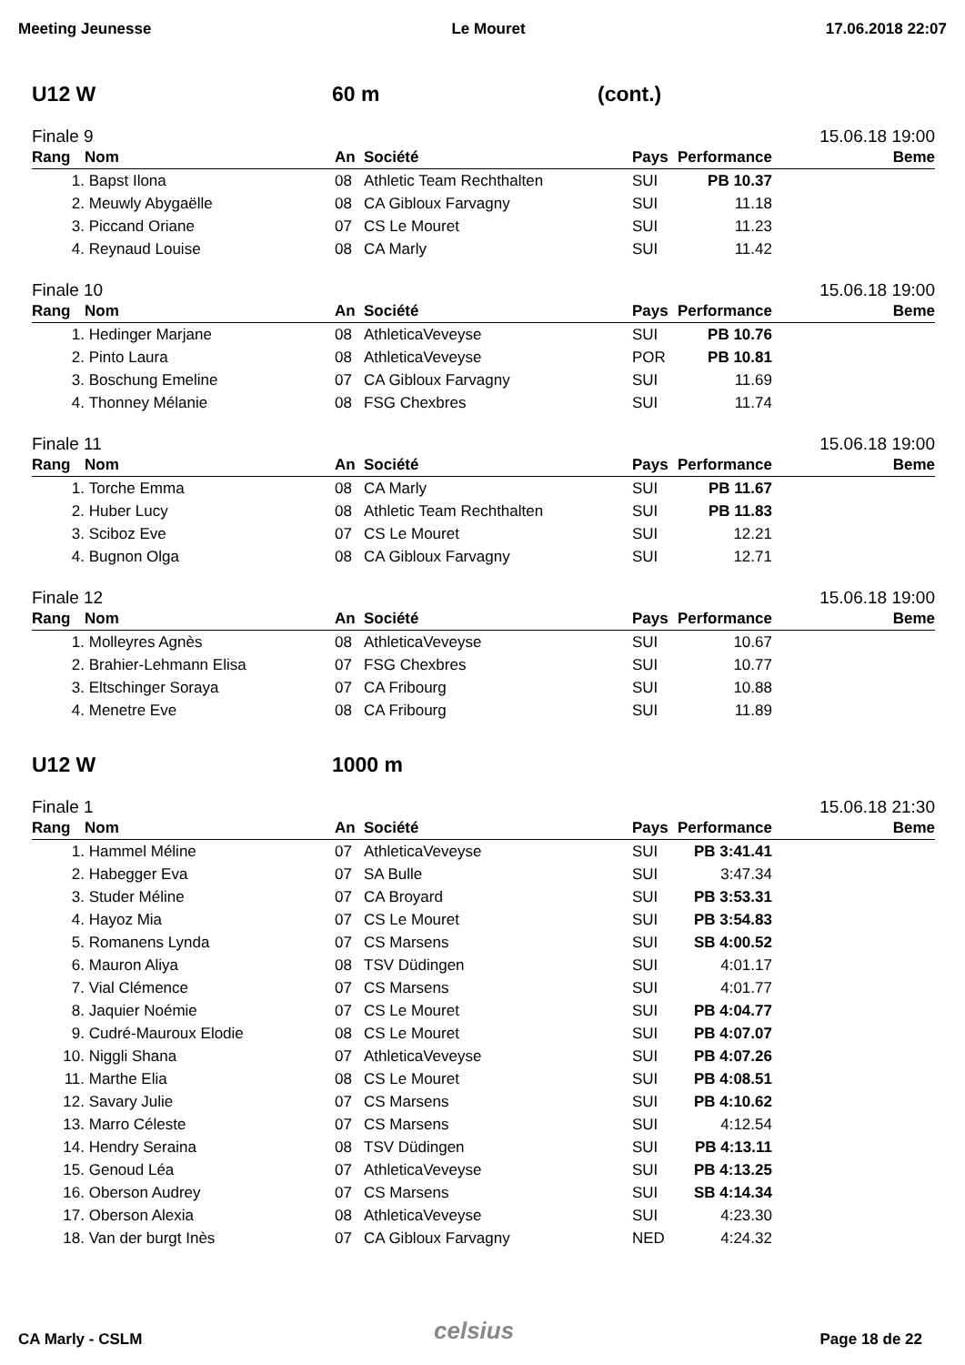Meeting Jeunesse Le Mouret 17.06.2018 22:07
U12 W 60 m (cont.)
Finale 9 15.06.18 19:00
| Rang | Nom | An | Société | Pays | Performance | Beme |
| --- | --- | --- | --- | --- | --- | --- |
| 1. | Bapst Ilona | 08 | Athletic Team Rechthalten | SUI | PB 10.37 | |
| 2. | Meuwly Abygaëlle | 08 | CA Gibloux Farvagny | SUI | 11.18 | |
| 3. | Piccand Oriane | 07 | CS Le Mouret | SUI | 11.23 | |
| 4. | Reynaud Louise | 08 | CA Marly | SUI | 11.42 | |
Finale 10 15.06.18 19:00
| Rang | Nom | An | Société | Pays | Performance | Beme |
| --- | --- | --- | --- | --- | --- | --- |
| 1. | Hedinger Marjane | 08 | AthleticaVeveyse | SUI | PB 10.76 | |
| 2. | Pinto Laura | 08 | AthleticaVeveyse | POR | PB 10.81 | |
| 3. | Boschung Emeline | 07 | CA Gibloux Farvagny | SUI | 11.69 | |
| 4. | Thonney Mélanie | 08 | FSG Chexbres | SUI | 11.74 | |
Finale 11 15.06.18 19:00
| Rang | Nom | An | Société | Pays | Performance | Beme |
| --- | --- | --- | --- | --- | --- | --- |
| 1. | Torche Emma | 08 | CA Marly | SUI | PB 11.67 | |
| 2. | Huber Lucy | 08 | Athletic Team Rechthalten | SUI | PB 11.83 | |
| 3. | Sciboz Eve | 07 | CS Le Mouret | SUI | 12.21 | |
| 4. | Bugnon Olga | 08 | CA Gibloux Farvagny | SUI | 12.71 | |
Finale 12 15.06.18 19:00
| Rang | Nom | An | Société | Pays | Performance | Beme |
| --- | --- | --- | --- | --- | --- | --- |
| 1. | Molleyres Agnès | 08 | AthleticaVeveyse | SUI | 10.67 | |
| 2. | Brahier-Lehmann Elisa | 07 | FSG Chexbres | SUI | 10.77 | |
| 3. | Eltschinger Soraya | 07 | CA Fribourg | SUI | 10.88 | |
| 4. | Menetre Eve | 08 | CA Fribourg | SUI | 11.89 | |
U12 W 1000 m
Finale 1 15.06.18 21:30
| Rang | Nom | An | Société | Pays | Performance | Beme |
| --- | --- | --- | --- | --- | --- | --- |
| 1. | Hammel Méline | 07 | AthleticaVeveyse | SUI | PB 3:41.41 | |
| 2. | Habegger Eva | 07 | SA Bulle | SUI | 3:47.34 | |
| 3. | Studer Méline | 07 | CA Broyard | SUI | PB 3:53.31 | |
| 4. | Hayoz Mia | 07 | CS Le Mouret | SUI | PB 3:54.83 | |
| 5. | Romanens Lynda | 07 | CS Marsens | SUI | SB 4:00.52 | |
| 6. | Mauron Aliya | 08 | TSV Düdingen | SUI | 4:01.17 | |
| 7. | Vial Clémence | 07 | CS Marsens | SUI | 4:01.77 | |
| 8. | Jaquier Noémie | 07 | CS Le Mouret | SUI | PB 4:04.77 | |
| 9. | Cudré-Mauroux Elodie | 08 | CS Le Mouret | SUI | PB 4:07.07 | |
| 10. | Niggli Shana | 07 | AthleticaVeveyse | SUI | PB 4:07.26 | |
| 11. | Marthe Elia | 08 | CS Le Mouret | SUI | PB 4:08.51 | |
| 12. | Savary Julie | 07 | CS Marsens | SUI | PB 4:10.62 | |
| 13. | Marro Céleste | 07 | CS Marsens | SUI | 4:12.54 | |
| 14. | Hendry Seraina | 08 | TSV Düdingen | SUI | PB 4:13.11 | |
| 15. | Genoud Léa | 07 | AthleticaVeveyse | SUI | PB 4:13.25 | |
| 16. | Oberson Audrey | 07 | CS Marsens | SUI | SB 4:14.34 | |
| 17. | Oberson Alexia | 08 | AthleticaVeveyse | SUI | 4:23.30 | |
| 18. | Van der burgt Inès | 07 | CA Gibloux Farvagny | NED | 4:24.32 | |
celsius
CA Marly - CSLM Page 18 de 22